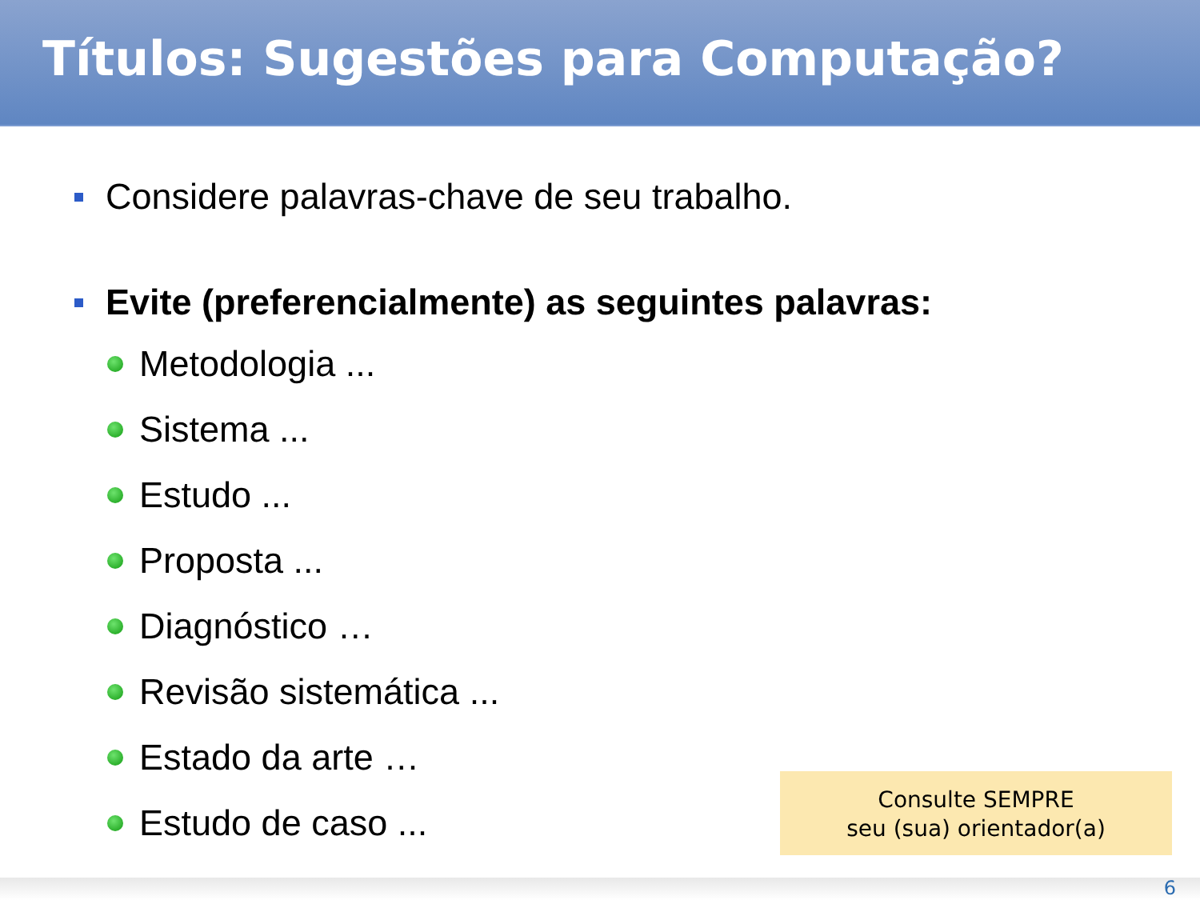Títulos: Sugestões para Computação?
Considere palavras-chave de seu trabalho.
Evite (preferencialmente) as seguintes palavras:
Metodologia ...
Sistema ...
Estudo ...
Proposta ...
Diagnóstico …
Revisão sistemática ...
Estado da arte …
Estudo de caso ...
Consulte SEMPRE
seu (sua) orientador(a)
6